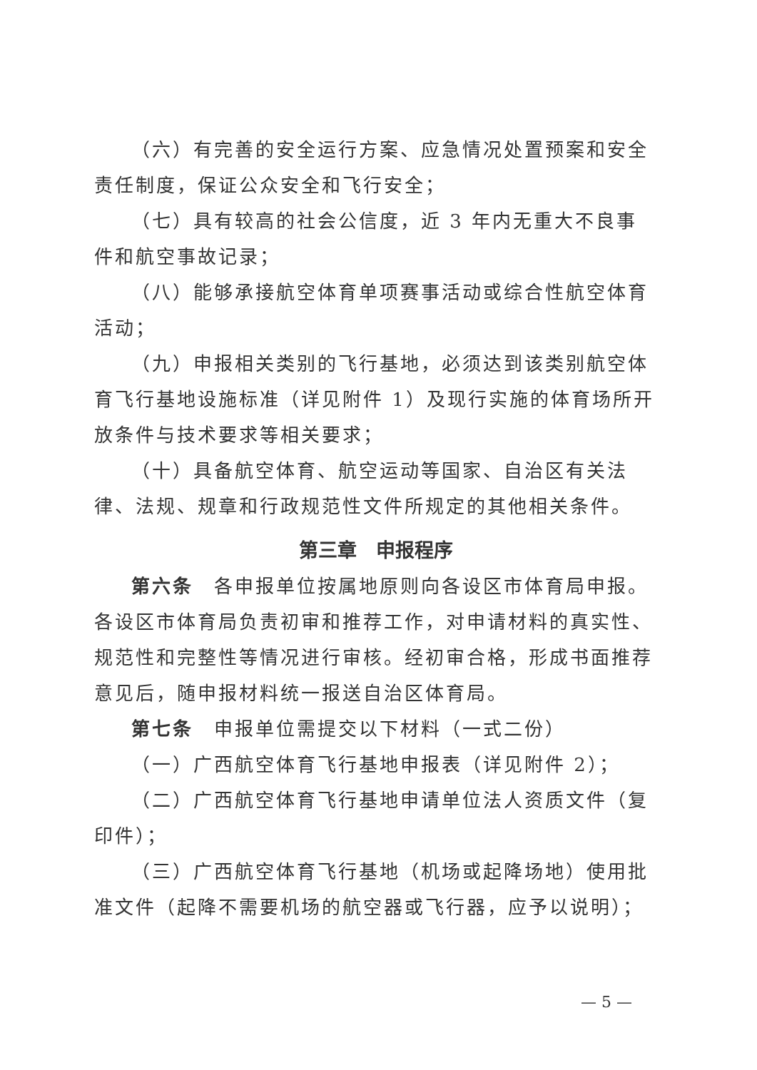（六）有完善的安全运行方案、应急情况处置预案和安全责任制度，保证公众安全和飞行安全；
（七）具有较高的社会公信度，近 3 年内无重大不良事件和航空事故记录；
（八）能够承接航空体育单项赛事活动或综合性航空体育活动；
（九）申报相关类别的飞行基地，必须达到该类别航空体育飞行基地设施标准（详见附件 1）及现行实施的体育场所开放条件与技术要求等相关要求；
（十）具备航空体育、航空运动等国家、自治区有关法律、法规、规章和行政规范性文件所规定的其他相关条件。
第三章　申报程序
第六条　各申报单位按属地原则向各设区市体育局申报。各设区市体育局负责初审和推荐工作，对申请材料的真实性、规范性和完整性等情况进行审核。经初审合格，形成书面推荐意见后，随申报材料统一报送自治区体育局。
第七条　申报单位需提交以下材料（一式二份）
（一）广西航空体育飞行基地申报表（详见附件 2）；
（二）广西航空体育飞行基地申请单位法人资质文件（复印件）；
（三）广西航空体育飞行基地（机场或起降场地）使用批准文件（起降不需要机场的航空器或飞行器，应予以说明）；
— 5 —